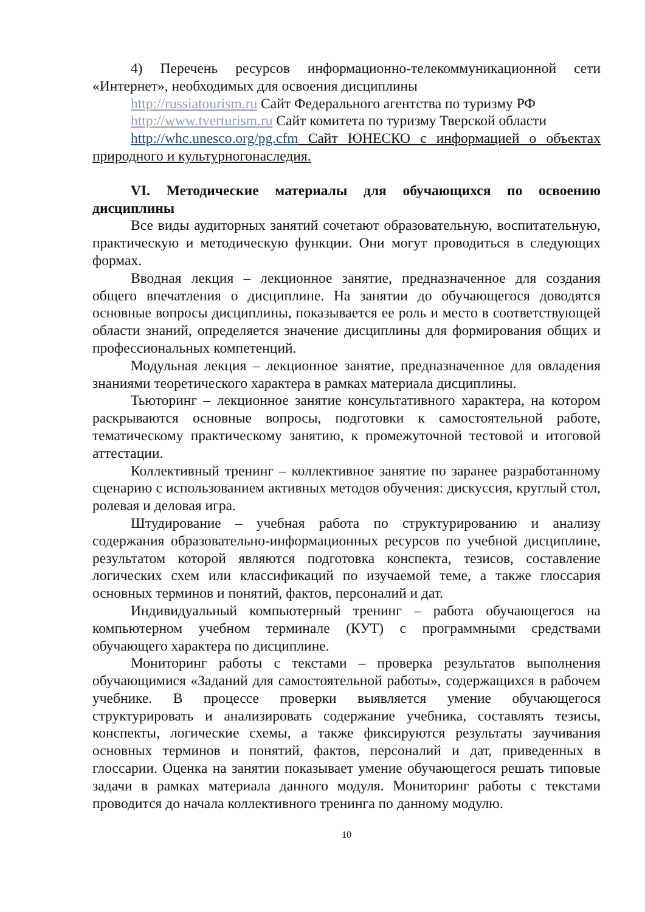4) Перечень ресурсов информационно-телекоммуникационной сети «Интернет», необходимых для освоения дисциплины
http://russiatourism.ru Сайт Федерального агентства по туризму РФ
http://www.tverturism.ru Сайт комитета по туризму Тверской области
http://whc.unesco.org/pg.cfm Сайт ЮНЕСКО с информацией о объектах природного и культурногонаследия.
VI. Методические материалы для обучающихся по освоению дисциплины
Все виды аудиторных занятий сочетают образовательную, воспитательную, практическую и методическую функции. Они могут проводиться в следующих формах.
Вводная лекция – лекционное занятие, предназначенное для создания общего впечатления о дисциплине. На занятии до обучающегося доводятся основные вопросы дисциплины, показывается ее роль и место в соответствующей области знаний, определяется значение дисциплины для формирования общих и профессиональных компетенций.
Модульная лекция – лекционное занятие, предназначенное для овладения знаниями теоретического характера в рамках материала дисциплины.
Тьюторинг – лекционное занятие консультативного характера, на котором раскрываются основные вопросы, подготовки к самостоятельной работе, тематическому практическому занятию, к промежуточной тестовой и итоговой аттестации.
Коллективный тренинг – коллективное занятие по заранее разработанному сценарию с использованием активных методов обучения: дискуссия, круглый стол, ролевая и деловая игра.
Штудирование – учебная работа по структурированию и анализу содержания образовательно-информационных ресурсов по учебной дисциплине, результатом которой являются подготовка конспекта, тезисов, составление логических схем или классификаций по изучаемой теме, а также глоссария основных терминов и понятий, фактов, персоналий и дат.
Индивидуальный компьютерный тренинг – работа обучающегося на компьютерном учебном терминале (КУТ) с программными средствами обучающего характера по дисциплине.
Мониторинг работы с текстами – проверка результатов выполнения обучающимися «Заданий для самостоятельной работы», содержащихся в рабочем учебнике. В процессе проверки выявляется умение обучающегося структурировать и анализировать содержание учебника, составлять тезисы, конспекты, логические схемы, а также фиксируются результаты заучивания основных терминов и понятий, фактов, персоналий и дат, приведенных в глоссарии. Оценка на занятии показывает умение обучающегося решать типовые задачи в рамках материала данного модуля. Мониторинг работы с текстами проводится до начала коллективного тренинга по данному модулю.
10